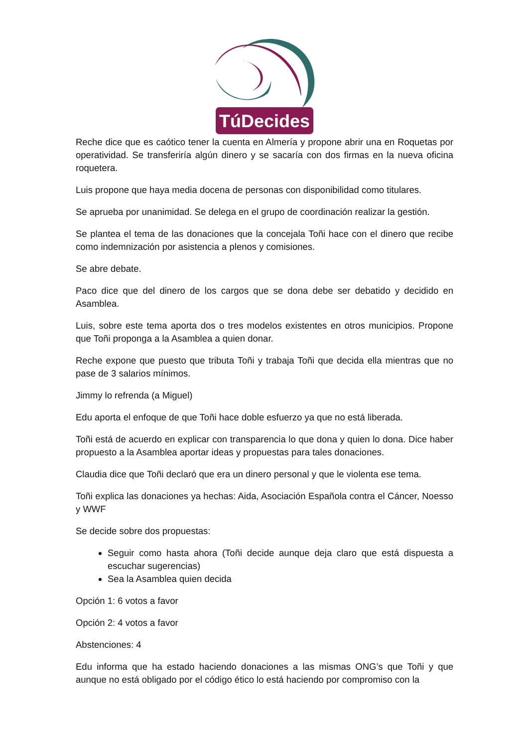TúDecides
Reche dice que es caótico tener la cuenta en Almería y propone abrir una en Roquetas por operatividad. Se transferiría algún dinero y se sacaría con dos firmas en la nueva oficina roquetera.
Luis propone que haya media docena de personas con disponibilidad como titulares.
Se aprueba por unanimidad. Se delega en el grupo de coordinación realizar la gestión.
Se plantea el tema de las donaciones que la concejala Toñi hace con el dinero que recibe como indemnización por asistencia a plenos y comisiones.
Se abre debate.
Paco dice que del dinero de los cargos que se dona debe ser debatido y decidido en Asamblea.
Luis, sobre este tema aporta dos o tres modelos existentes en otros municipios. Propone que Toñi proponga a la Asamblea a quien donar.
Reche expone que puesto que tributa Toñi y trabaja Toñi que decida ella mientras que no pase de 3 salarios mínimos.
Jimmy lo refrenda (a Miguel)
Edu aporta el enfoque de que Toñi hace doble esfuerzo ya que no está liberada.
Toñi está de acuerdo en explicar con transparencia lo que dona y quien lo dona. Dice haber propuesto a la Asamblea aportar ideas y propuestas para tales donaciones.
Claudia dice que Toñi declaró que era un dinero personal y que le violenta ese tema.
Toñi explica las donaciones ya hechas: Aida, Asociación Española contra el Cáncer, Noesso y WWF
Se decide sobre dos propuestas:
Seguir como hasta ahora (Toñi decide aunque deja claro que está dispuesta a escuchar sugerencias)
Sea la Asamblea quien decida
Opción 1: 6 votos a favor
Opción 2: 4 votos a favor
Abstenciones: 4
Edu informa que ha estado haciendo donaciones a las mismas ONG’s que Toñi y que aunque no está obligado por el código ético lo está haciendo por compromiso con la